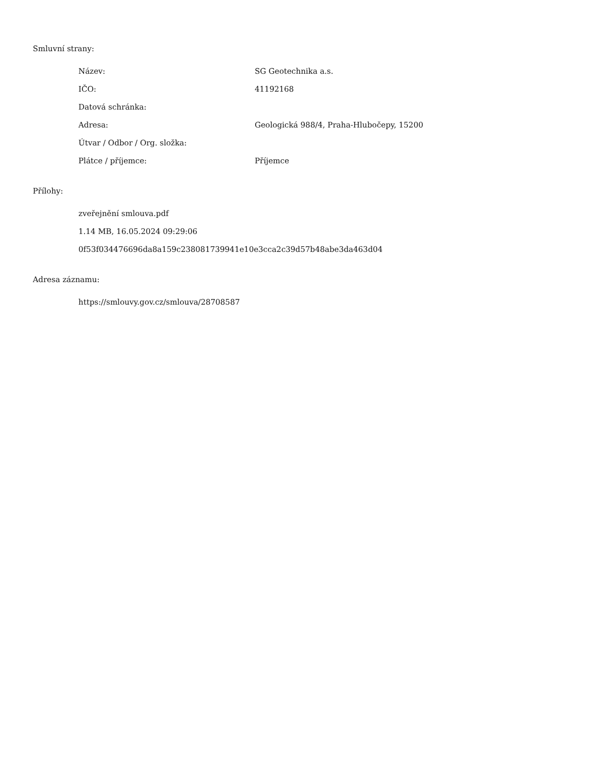Smluvní strany:
| Název: | SG Geotechnika a.s. |
| IČO: | 41192168 |
| Datová schránka: | |
| Adresa: | Geologická 988/4, Praha-Hlubočepy, 15200 |
| Útvar / Odbor / Org. složka: | |
| Plátce / příjemce: | Příjemce |
Přílohy:
zveřejnění smlouva.pdf
1.14 MB, 16.05.2024 09:29:06
0f53f034476696da8a159c238081739941e10e3cca2c39d57b48abe3da463d04
Adresa záznamu:
https://smlouvy.gov.cz/smlouva/28708587